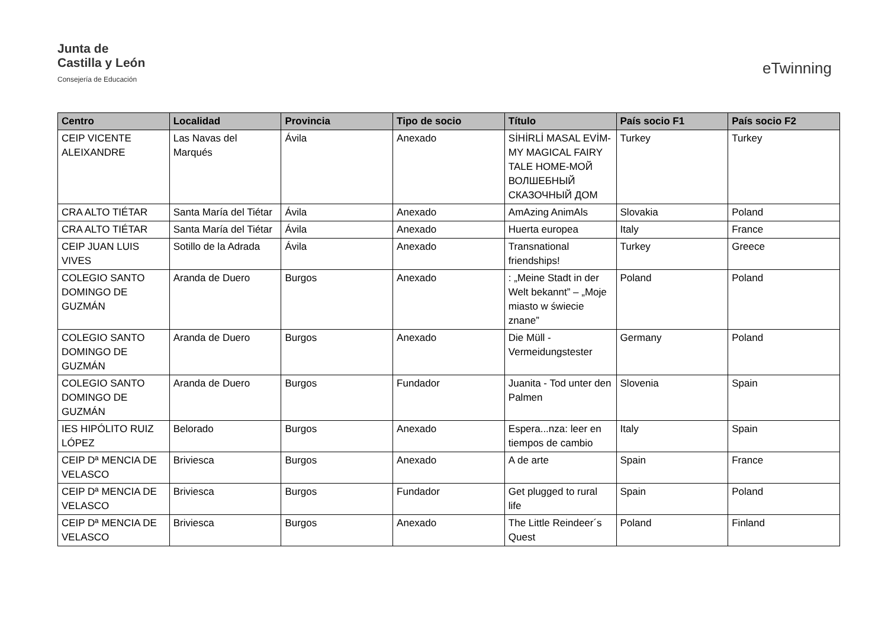Junta de
Castilla y León
Consejería de Educación
eTwinning
| Centro | Localidad | Provincia | Tipo de socio | Título | País socio F1 | País socio F2 |
| --- | --- | --- | --- | --- | --- | --- |
| CEIP VICENTE ALEIXANDRE | Las Navas del Marqués | Ávila | Anexado | SİHİRLİ MASAL EVİM-MY MAGICAL FAIRY TALE HOME-МОЙ ВОЛШЕБНЫЙ СКАЗОЧНЫЙ ДОМ | Turkey | Turkey |
| CRA ALTO TIÉTAR | Santa María del Tiétar | Ávila | Anexado | AmAzing AnimAls | Slovakia | Poland |
| CRA ALTO TIÉTAR | Santa María del Tiétar | Ávila | Anexado | Huerta europea | Italy | France |
| CEIP JUAN LUIS VIVES | Sotillo de la Adrada | Ávila | Anexado | Transnational friendships! | Turkey | Greece |
| COLEGIO SANTO DOMINGO DE GUZMÁN | Aranda de Duero | Burgos | Anexado | : „Meine Stadt in der Welt bekannt” – „Moje miasto w świecie znane” | Poland | Poland |
| COLEGIO SANTO DOMINGO DE GUZMÁN | Aranda de Duero | Burgos | Anexado | Die Müll - Vermeidungstester | Germany | Poland |
| COLEGIO SANTO DOMINGO DE GUZMÁN | Aranda de Duero | Burgos | Fundador | Juanita - Tod unter den Palmen | Slovenia | Spain |
| IES HIPÓLITO RUIZ LÓPEZ | Belorado | Burgos | Anexado | Espera...nza: leer en tiempos de cambio | Italy | Spain |
| CEIP Dª MENCIA DE VELASCO | Briviesca | Burgos | Anexado | A de arte | Spain | France |
| CEIP Dª MENCIA DE VELASCO | Briviesca | Burgos | Fundador | Get plugged to rural life | Spain | Poland |
| CEIP Dª MENCIA DE VELASCO | Briviesca | Burgos | Anexado | The Little Reindeer´s Quest | Poland | Finland |